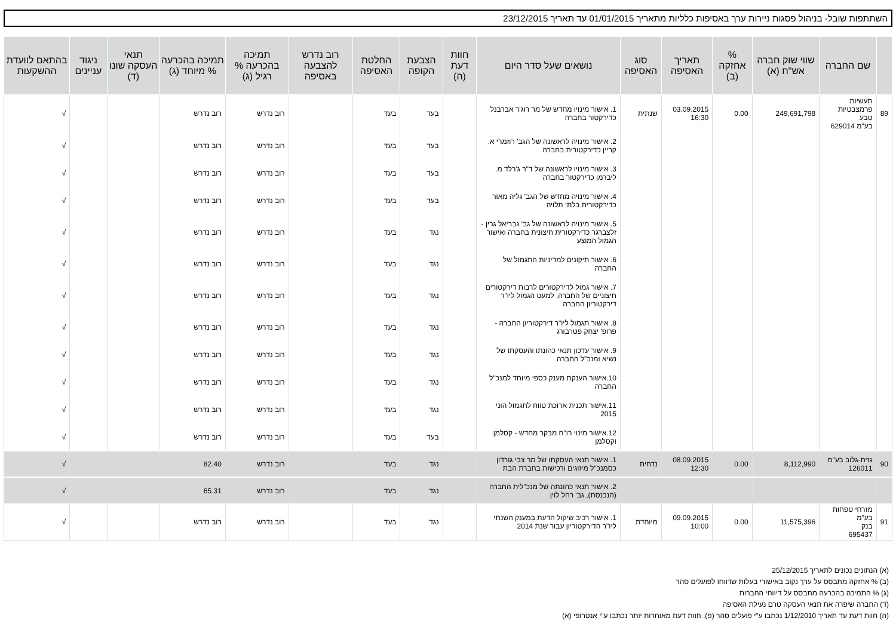השתתפות שובל- בניהול פסגות ניירות ערך באסיפות כלליות מתאריך 01/01/2015 עד תאריך 23/12/2015
| | שם החברה | שווי שוק חברה אש"ח (א) | % אחזקה (ב) | תאריך האסיפה | סוג האסיפה | נושאים שעל סדר היום | חוות דעת (ה) | הצבעת הקופה | החלטת האסיפה | רוב נדרש להצבעה באסיפה | תמיכה בהכרעה % רגיל (ג) | תמיכה בהכרעה % מיוחד (ג) | תנאי העסקה שונו (ד) | ניגוד עניינים | בהתאם לוועדת ההשקעות |
| --- | --- | --- | --- | --- | --- | --- | --- | --- | --- | --- | --- | --- | --- | --- | --- |
| 89 | תעשיות פרמצבטיות טבע בע"מ 629014 | 249,691,798 | 0.00 | 03.09.2015 16:30 | שנתית | 1. אישור מינויו מחדש של מר רוג'ר אברבנל כדירקטור בחברה | | בעד | בעד | | רוב נדרש | רוב נדרש | | | √ |
| | | | | | | 2. אישור מינויה לראשונה של הגב' רוזמרי א. קריין כדירקטורית בחברה | | בעד | בעד | | רוב נדרש | רוב נדרש | | | √ |
| | | | | | | 3. אישור מינויו לראשונה של ד"ר ג'רלד מ. ליברמן כדירקטור בחברה | | בעד | בעד | | רוב נדרש | רוב נדרש | | | √ |
| | | | | | | 4. אישור מינויה מחדש של הגב' גליה מאור כדירקטורית בלתי תלויה | | בעד | בעד | | רוב נדרש | רוב נדרש | | | √ |
| | | | | | | 5. אישור מינויה לראשונה של גב' גבריאל גרין - זלצברגר כדירקטורית חיצונית בחברה ואישור הגמול המוצע | | נגד | בעד | | רוב נדרש | רוב נדרש | | | √ |
| | | | | | | 6. אישור תיקונים למדיניות התגמול של החברה | | נגד | בעד | | רוב נדרש | רוב נדרש | | | √ |
| | | | | | | 7. אישור גמול לדירקטורים לרבות דירקטורים חיצוניים של החברה, למעט הגמול ליו"ר דירקטוריון החברה | | נגד | בעד | | רוב נדרש | רוב נדרש | | | √ |
| | | | | | | 8. אישור תגמול ליו"ר דירקטוריון החברה - פרופ' יצחק פטרבורג | | נגד | בעד | | רוב נדרש | רוב נדרש | | | √ |
| | | | | | | 9. אישור עדכון תנאי כהונתו והעסקתו של נשיא ומנכ"ל החברה | | נגד | בעד | | רוב נדרש | רוב נדרש | | | √ |
| | | | | | | 10.אישור הענקת מענק כספי מיוחד למנכ"ל החברה | | נגד | בעד | | רוב נדרש | רוב נדרש | | | √ |
| | | | | | | 11.אישור תכנית ארוכת טווח לתגמול הוני 2015 | | נגד | בעד | | רוב נדרש | רוב נדרש | | | √ |
| | | | | | | 12.אישור מינוי רו"ח מבקר מחדש - קסלמן וקסלמן | | בעד | בעד | | רוב נדרש | רוב נדרש | | | √ |
| 90 | גזית-גלוב בע"מ 126011 | 8,112,990 | 0.00 | 08.09.2015 12:30 | נדחית | 1. אישור תנאי העסקתו של מר צבי גורדון כסמנכ"ל מיזוגים ורכישות בחברת הבת | | נגד | בעד | | רוב נדרש | 82.40 | | | √ |
| | | | | | | 2. אישור תנאי כהונתה של מנכ"לית החברה (הנכנסת), גב' רחל לוין | | נגד | בעד | | רוב נדרש | 65.31 | | | √ |
| 91 | מזרחי טפחות בע"מ בנק 695437 | 11,575,396 | 0.00 | 09.09.2015 10:00 | מיוחדת | 1. אישור רכיב שיקול הדעת במענק השנתי ליו"ר הדירקטוריון עבור שנת 2014 | | נגד | בעד | | רוב נדרש | רוב נדרש | | | √ |
(א) הנתונים נכונים לתאריך 25/12/2015
(ב) % אחזקה מתבסס על ערך נקוב באישורי בעלות שדווחו לפועלים סהר
(ג) % התמיכה בהכרעה מתבסס על דיווחי החברות
(ד) החברה שיפרה את תנאי העסקה טרם נעילת האסיפה
(ה) חוות דעת עד תאריך 1/12/2010 נכתבו ע"י פועלים סהר (פ), חוות דעת מאוחרות יותר נכתבו ע"י אנטרופי (א)